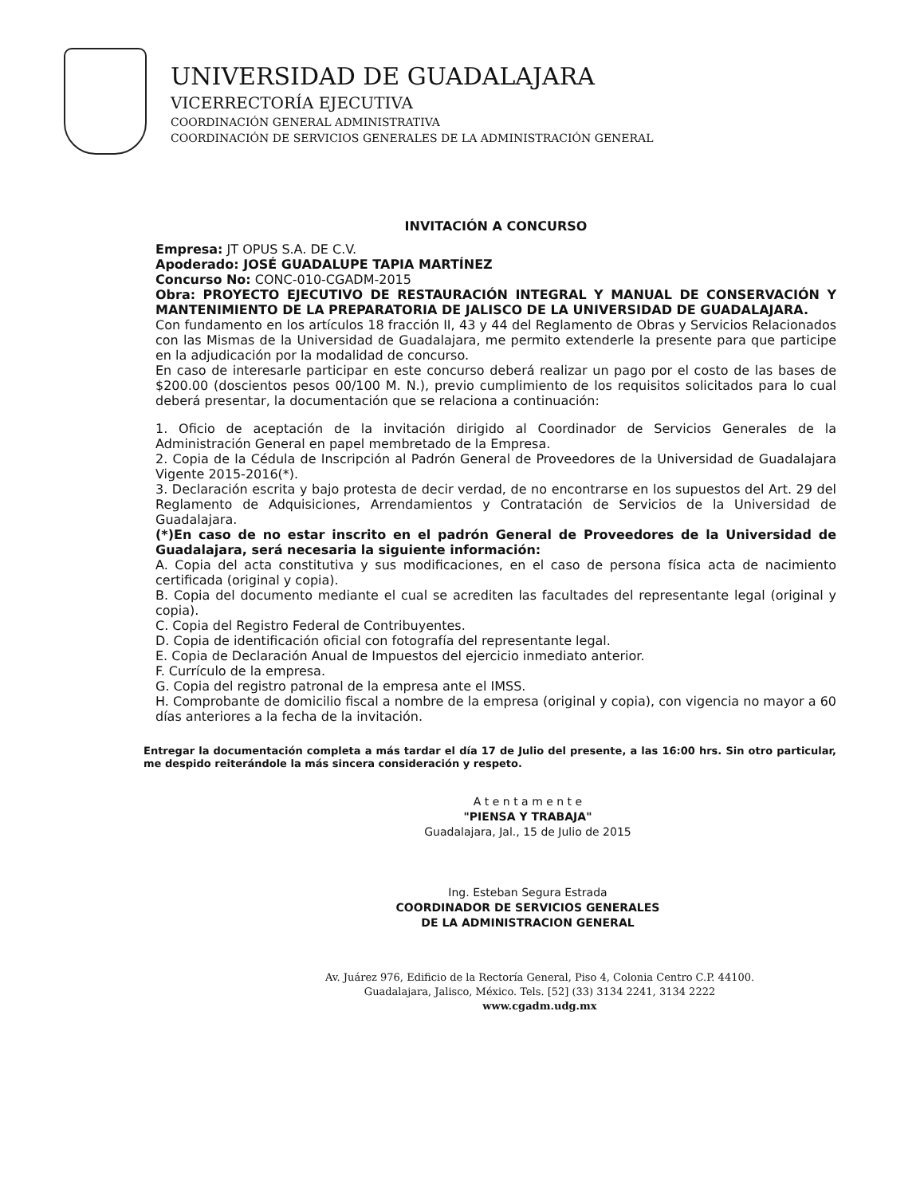UNIVERSIDAD DE GUADALAJARA
VICERRECTORÍA EJECUTIVA
COORDINACIÓN GENERAL ADMINISTRATIVA
COORDINACIÓN DE SERVICIOS GENERALES DE LA ADMINISTRACIÓN GENERAL
INVITACIÓN A CONCURSO
Empresa: JT OPUS S.A. DE C.V.
Apoderado: JOSÉ GUADALUPE TAPIA MARTÍNEZ
Concurso No: CONC-010-CGADM-2015
Obra: PROYECTO EJECUTIVO DE RESTAURACIÓN INTEGRAL Y MANUAL DE CONSERVACIÓN Y MANTENIMIENTO DE LA PREPARATORIA DE JALISCO DE LA UNIVERSIDAD DE GUADALAJARA.
Con fundamento en los artículos 18 fracción II, 43 y 44 del Reglamento de Obras y Servicios Relacionados con las Mismas de la Universidad de Guadalajara, me permito extenderle la presente para que participe en la adjudicación por la modalidad de concurso.
En caso de interesarle participar en este concurso deberá realizar un pago por el costo de las bases de $200.00 (doscientos pesos 00/100 M. N.), previo cumplimiento de los requisitos solicitados para lo cual deberá presentar, la documentación que se relaciona a continuación:
1. Oficio de aceptación de la invitación dirigido al Coordinador de Servicios Generales de la Administración General en papel membretado de la Empresa.
2. Copia de la Cédula de Inscripción al Padrón General de Proveedores de la Universidad de Guadalajara Vigente 2015-2016(*).
3. Declaración escrita y bajo protesta de decir verdad, de no encontrarse en los supuestos del Art. 29 del Reglamento de Adquisiciones, Arrendamientos y Contratación de Servicios de la Universidad de Guadalajara.
(*)En caso de no estar inscrito en el padrón General de Proveedores de la Universidad de Guadalajara, será necesaria la siguiente información:
A. Copia del acta constitutiva y sus modificaciones, en el caso de persona física acta de nacimiento certificada (original y copia).
B. Copia del documento mediante el cual se acrediten las facultades del representante legal (original y copia).
C. Copia del Registro Federal de Contribuyentes.
D. Copia de identificación oficial con fotografía del representante legal.
E. Copia de Declaración Anual de Impuestos del ejercicio inmediato anterior.
F. Currículo de la empresa.
G. Copia del registro patronal de la empresa ante el IMSS.
H. Comprobante de domicilio fiscal a nombre de la empresa (original y copia), con vigencia no mayor a 60 días anteriores a la fecha de la invitación.
Entregar la documentación completa a más tardar el día 17 de Julio del presente, a las 16:00 hrs. Sin otro particular, me despido reiterándole la más sincera consideración y respeto.
A t e n t a m e n t e
"PIENSA Y TRABAJA"
Guadalajara, Jal., 15 de Julio de 2015
Ing. Esteban Segura Estrada
COORDINADOR DE SERVICIOS GENERALES
DE LA ADMINISTRACION GENERAL
Av. Juárez 976, Edificio de la Rectoría General, Piso 4, Colonia Centro C.P. 44100.
Guadalajara, Jalisco, México. Tels. [52] (33) 3134 2241, 3134 2222
www.cgadm.udg.mx